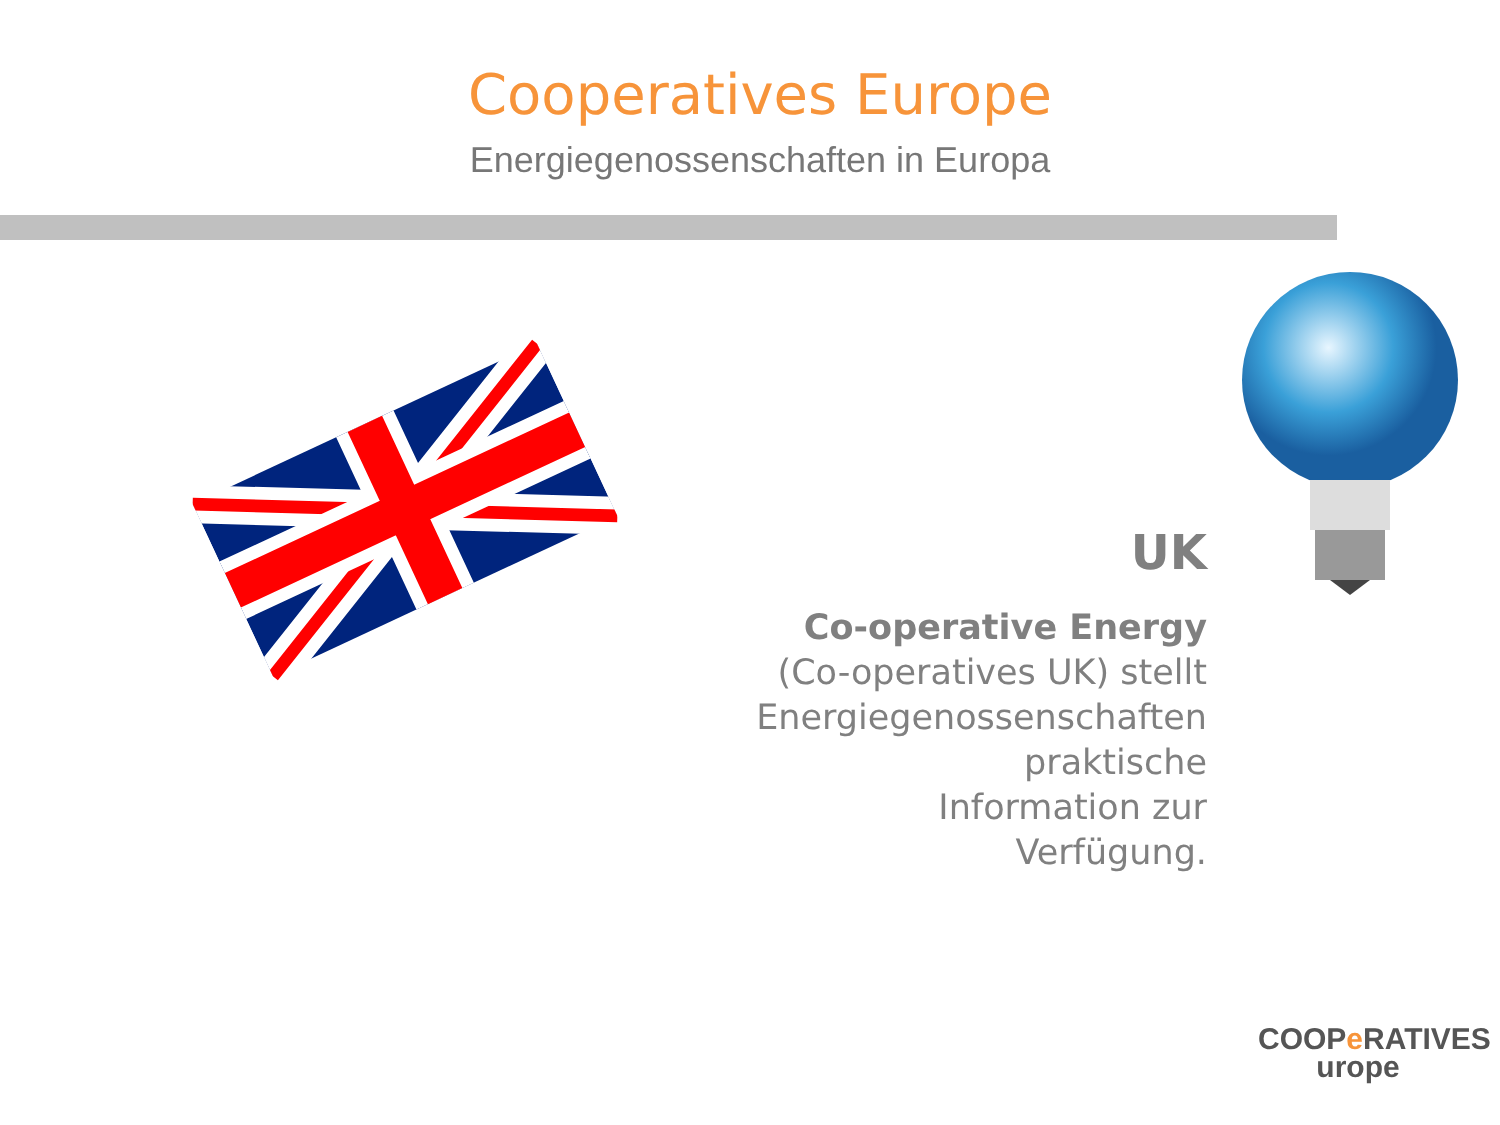Cooperatives Europe
Energiegenossenschaften in Europa
UK
Co-operative Energy
(Co-operatives UK) stellt
Energiegenossenschaften praktische
Information zur Verfügung.
COOPe RATIVES
urope